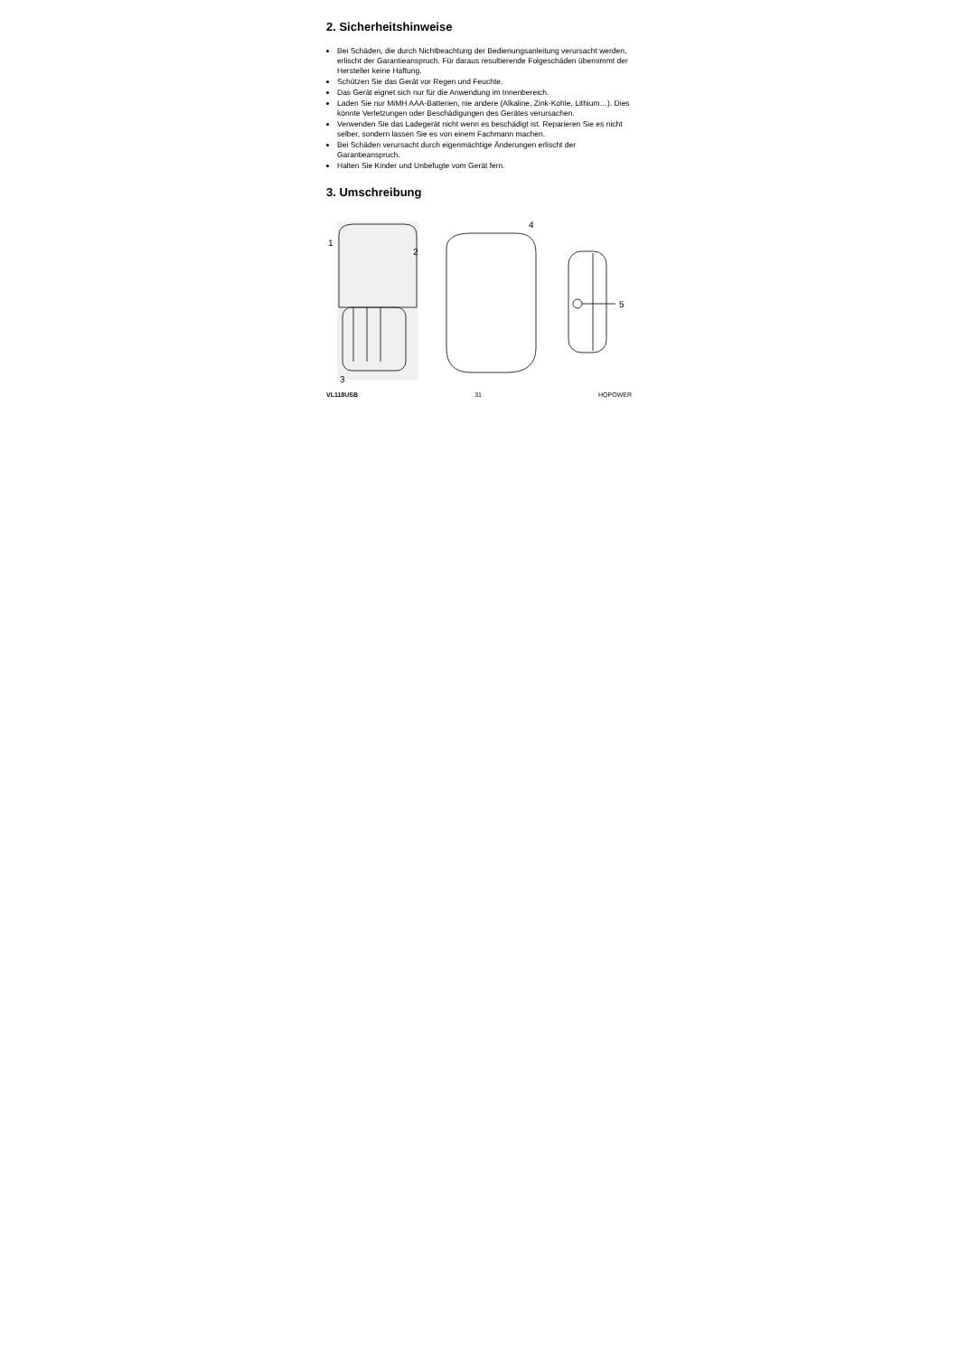2. Sicherheitshinweise
Bei Schäden, die durch Nichtbeachtung der Bedienungsanleitung verursacht werden, erlischt der Garantieanspruch. Für daraus resultierende Folgeschäden übernimmt der Hersteller keine Haftung.
Schützen Sie das Gerät vor Regen und Feuchte.
Das Gerät eignet sich nur für die Anwendung im Innenbereich.
Laden Sie nur MiMH AAA-Batterien, nie andere (Alkaline, Zink-Kohle, Lithium…). Dies könnte Verletzungen oder Beschädigungen des Gerätes verursachen.
Verwenden Sie das Ladegerät nicht wenn es beschädigt ist. Reparieren Sie es nicht selber, sondern lassen Sie es von einem Fachmann machen.
Bei Schäden verursacht durch eigenmächtige Änderungen erlischt der Garantieanspruch.
Halten Sie Kinder und Unbefugte vom Gerät fern.
3. Umschreibung
1
2
3
4
5
VL118USB 31 HQPOWER